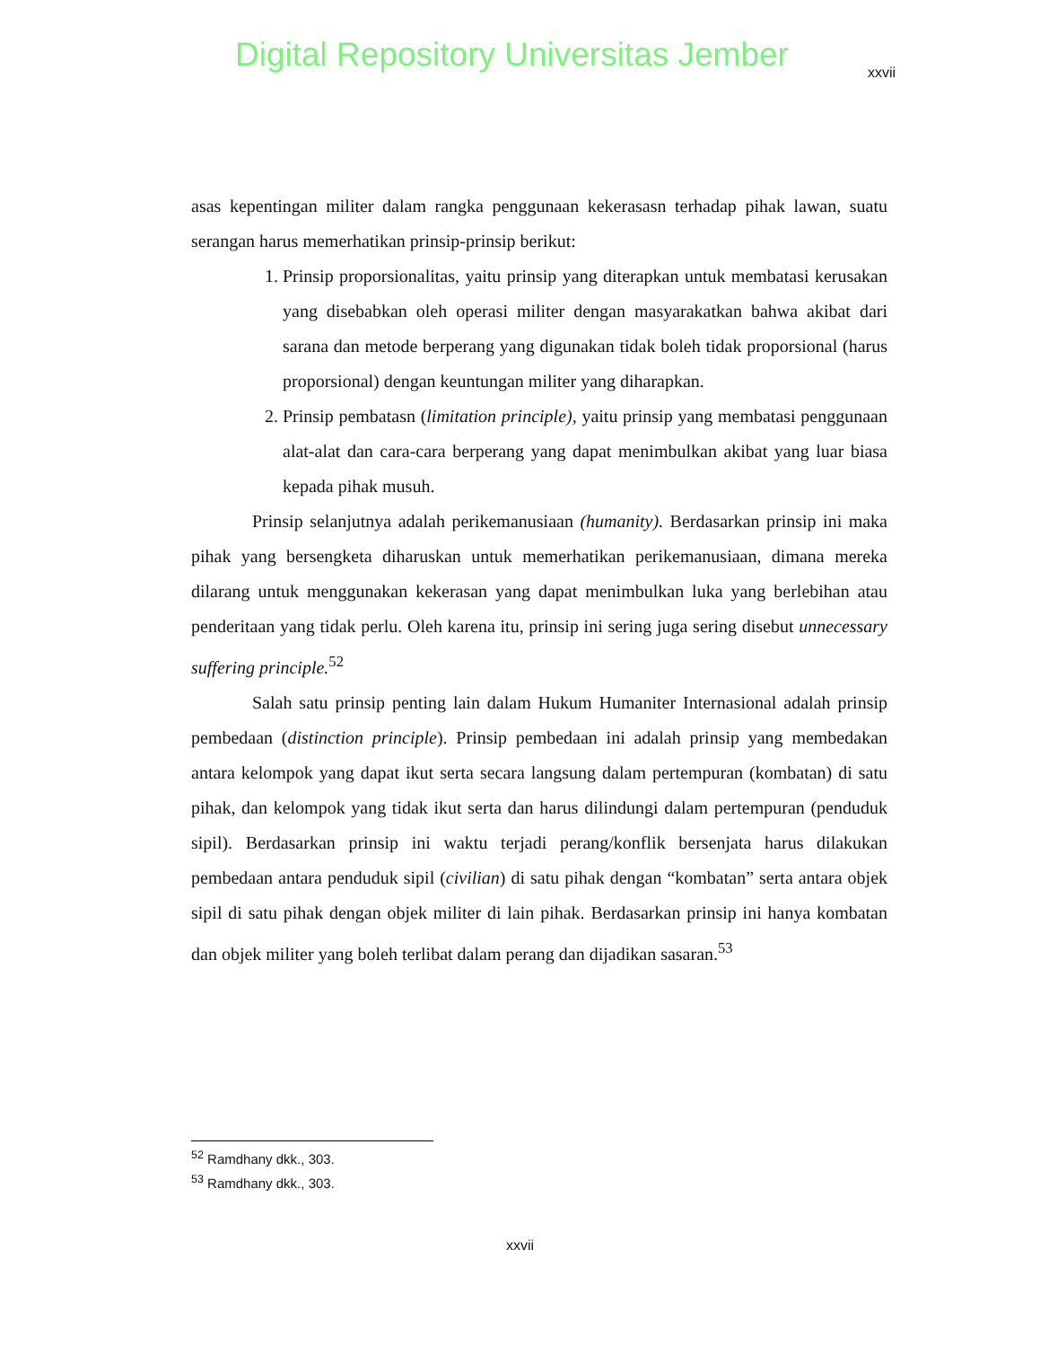Digital Repository Universitas Jember
xxvii
asas kepentingan militer dalam rangka penggunaan kekerasasn terhadap pihak lawan, suatu serangan harus memerhatikan prinsip-prinsip berikut:
1. Prinsip proporsionalitas, yaitu prinsip yang diterapkan untuk membatasi kerusakan yang disebabkan oleh operasi militer dengan masyarakatkan bahwa akibat dari sarana dan metode berperang yang digunakan tidak boleh tidak proporsional (harus proporsional) dengan keuntungan militer yang diharapkan.
2. Prinsip pembatasn (limitation principle), yaitu prinsip yang membatasi penggunaan alat-alat dan cara-cara berperang yang dapat menimbulkan akibat yang luar biasa kepada pihak musuh.
Prinsip selanjutnya adalah perikemanusiaan (humanity). Berdasarkan prinsip ini maka pihak yang bersengketa diharuskan untuk memerhatikan perikemanusiaan, dimana mereka dilarang untuk menggunakan kekerasan yang dapat menimbulkan luka yang berlebihan atau penderitaan yang tidak perlu. Oleh karena itu, prinsip ini sering juga sering disebut unnecessary suffering principle.<sup>52</sup>
Salah satu prinsip penting lain dalam Hukum Humaniter Internasional adalah prinsip pembedaan (distinction principle). Prinsip pembedaan ini adalah prinsip yang membedakan antara kelompok yang dapat ikut serta secara langsung dalam pertempuran (kombatan) di satu pihak, dan kelompok yang tidak ikut serta dan harus dilindungi dalam pertempuran (penduduk sipil). Berdasarkan prinsip ini waktu terjadi perang/konflik bersenjata harus dilakukan pembedaan antara penduduk sipil (civilian) di satu pihak dengan “kombatan” serta antara objek sipil di satu pihak dengan objek militer di lain pihak. Berdasarkan prinsip ini hanya kombatan dan objek militer yang boleh terlibat dalam perang dan dijadikan sasaran.<sup>53</sup>
<sup>52</sup> Ramdhany dkk., 303.
<sup>53</sup> Ramdhany dkk., 303.
xxvii